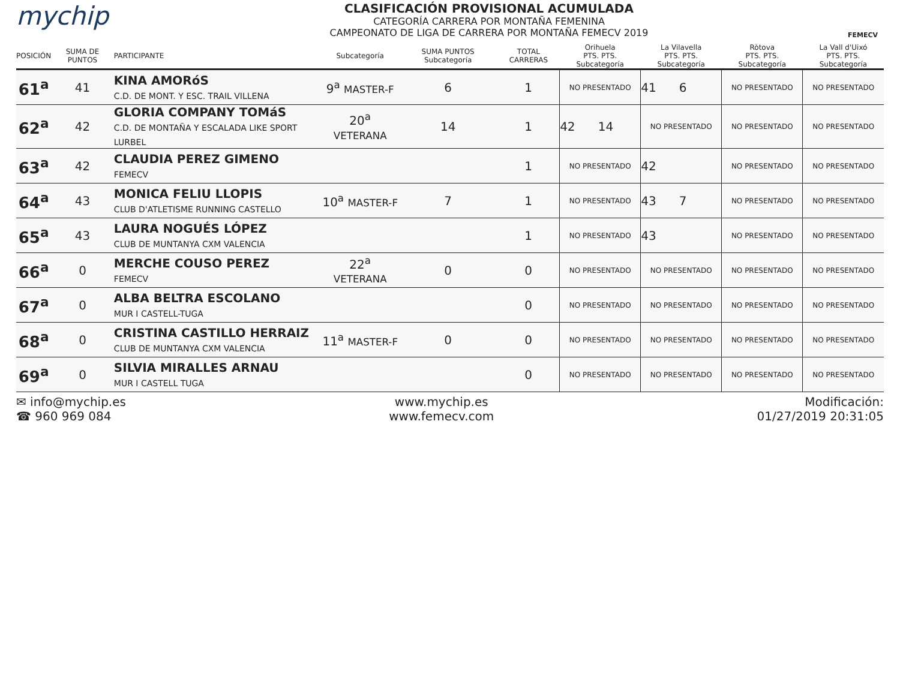mychip
CLASIFICACIÓN PROVISIONAL ACUMULADA
CATEGORÍA CARRERA POR MONTAÑA FEMENINA
CAMPEONATO DE LIGA DE CARRERA POR MONTAÑA FEMECV 2019
FEMECV
| POSICIÓN | SUMA DE PUNTOS | PARTICIPANTE | Subcategoría | SUMA PUNTOS Subcategoría | TOTAL CARRERAS | Orihuela PTS. PTS. Subcategoría | La Vilavella PTS. PTS. Subcategoría | Ròtova PTS. PTS. Subcategoría | La Vall d'Uixó PTS. PTS. Subcategoría |
| --- | --- | --- | --- | --- | --- | --- | --- | --- | --- |
| 61<sup>a</sup> | 41 | KINA AMORóS C.D. DE MONT. Y ESC. TRAIL VILLENA | 9<sup>a</sup> MASTER-F | 6 | 1 | NO PRESENTADO | 41 6 | NO PRESENTADO | NO PRESENTADO |
| 62<sup>a</sup> | 42 | GLORIA COMPANY TOMáS C.D. DE MONTAÑA Y ESCALADA LIKE SPORT LURBEL | 20<sup>a</sup> VETERANA | 14 | 1 | 42 14 | NO PRESENTADO | NO PRESENTADO | NO PRESENTADO |
| 63<sup>a</sup> | 42 | CLAUDIA PEREZ GIMENO FEMECV | | | 1 | NO PRESENTADO | 42 | NO PRESENTADO | NO PRESENTADO |
| 64<sup>a</sup> | 43 | MONICA FELIU LLOPIS CLUB D'ATLETISME RUNNING CASTELLO | 10<sup>a</sup> MASTER-F | 7 | 1 | NO PRESENTADO | 43 7 | NO PRESENTADO | NO PRESENTADO |
| 65<sup>a</sup> | 43 | LAURA NOGUÉS LÓPEZ CLUB DE MUNTANYA CXM VALENCIA | | | 1 | NO PRESENTADO | 43 | NO PRESENTADO | NO PRESENTADO |
| 66<sup>a</sup> | 0 | MERCHE COUSO PEREZ FEMECV | 22<sup>a</sup> VETERANA | 0 | 0 | NO PRESENTADO | NO PRESENTADO | NO PRESENTADO | NO PRESENTADO |
| 67<sup>a</sup> | 0 | ALBA BELTRA ESCOLANO MUR I CASTELL-TUGA | | | 0 | NO PRESENTADO | NO PRESENTADO | NO PRESENTADO | NO PRESENTADO |
| 68<sup>a</sup> | 0 | CRISTINA CASTILLO HERRAIZ CLUB DE MUNTANYA CXM VALENCIA | 11<sup>a</sup> MASTER-F | 0 | 0 | NO PRESENTADO | NO PRESENTADO | NO PRESENTADO | NO PRESENTADO |
| 69<sup>a</sup> | 0 | SILVIA MIRALLES ARNAU MUR I CASTELL TUGA | | | 0 | NO PRESENTADO | NO PRESENTADO | NO PRESENTADO | NO PRESENTADO |
✉ info@mychip.es
☎ 960 969 084
www.mychip.es
www.femecv.com
Modificación:
01/27/2019 20:31:05